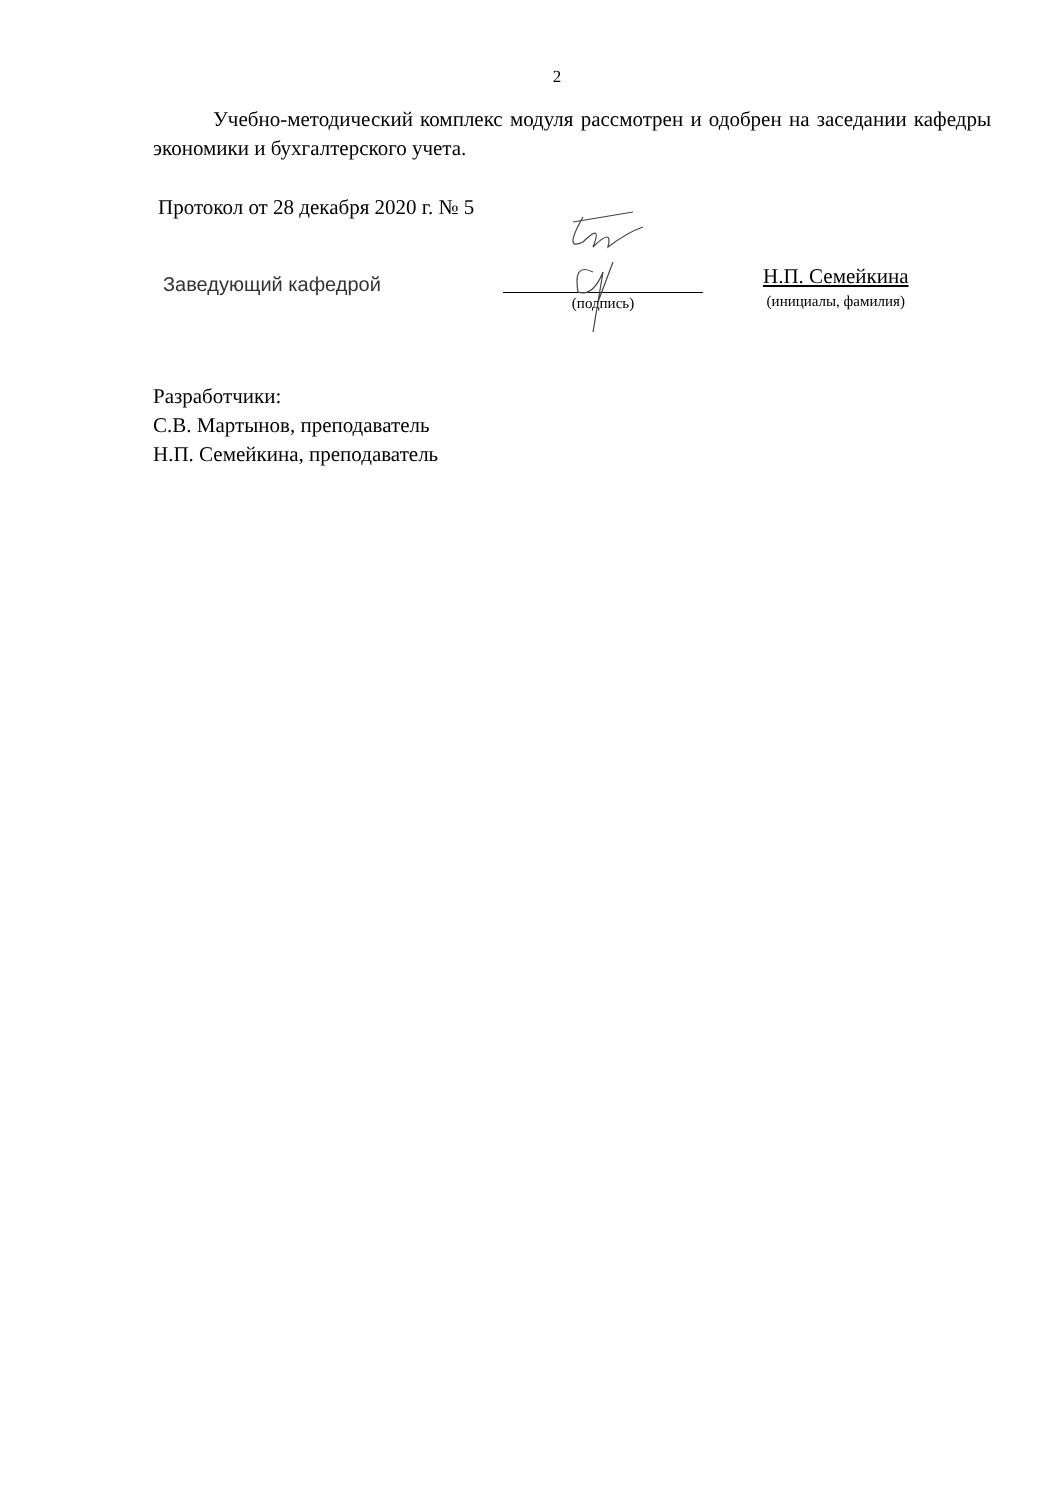2
Учебно-методический комплекс модуля рассмотрен и одобрен на заседании кафедры экономики и бухгалтерского учета.
Протокол от 28 декабря 2020 г. № 5
Заведующий кафедрой
(подпись)
Н.П. Семейкина
(инициалы, фамилия)
Разработчики:
С.В. Мартынов, преподаватель
Н.П. Семейкина, преподаватель